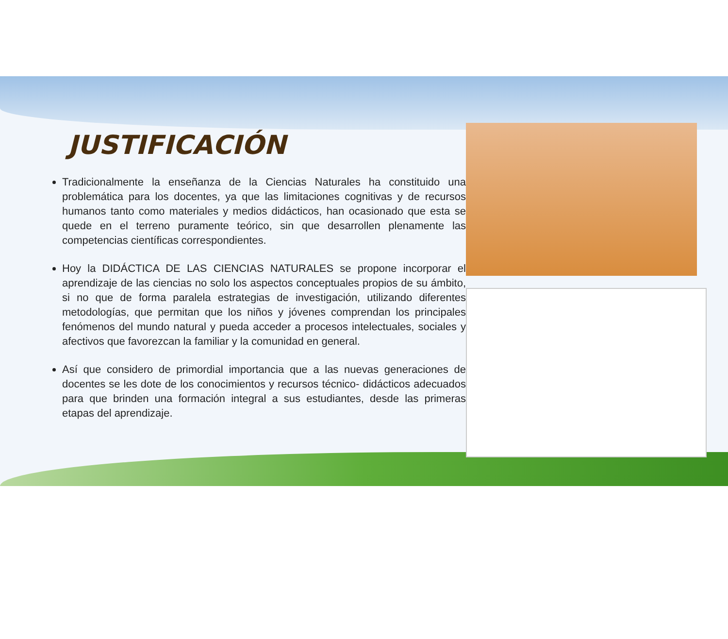JUSTIFICACIÓN
Tradicionalmente la enseñanza de la Ciencias Naturales ha constituido una problemática para los docentes, ya que las limitaciones cognitivas y de recursos humanos tanto como materiales y medios didácticos, han ocasionado que esta se quede en el terreno puramente teórico, sin que desarrollen plenamente las competencias científicas correspondientes.
Hoy la DIDÁCTICA DE LAS CIENCIAS NATURALES se propone incorporar el aprendizaje de las ciencias no solo los aspectos conceptuales propios de su ámbito, si no que de forma paralela estrategias de investigación, utilizando diferentes metodologías, que permitan que los niños y jóvenes comprendan los principales fenómenos del mundo natural y pueda acceder a procesos intelectuales, sociales y afectivos que favorezcan la familiar y la comunidad en general.
Así que considero de primordial importancia que a las nuevas generaciones de docentes se les dote de los conocimientos y recursos técnico- didácticos adecuados para que brinden una formación integral a sus estudiantes, desde las primeras etapas del aprendizaje.